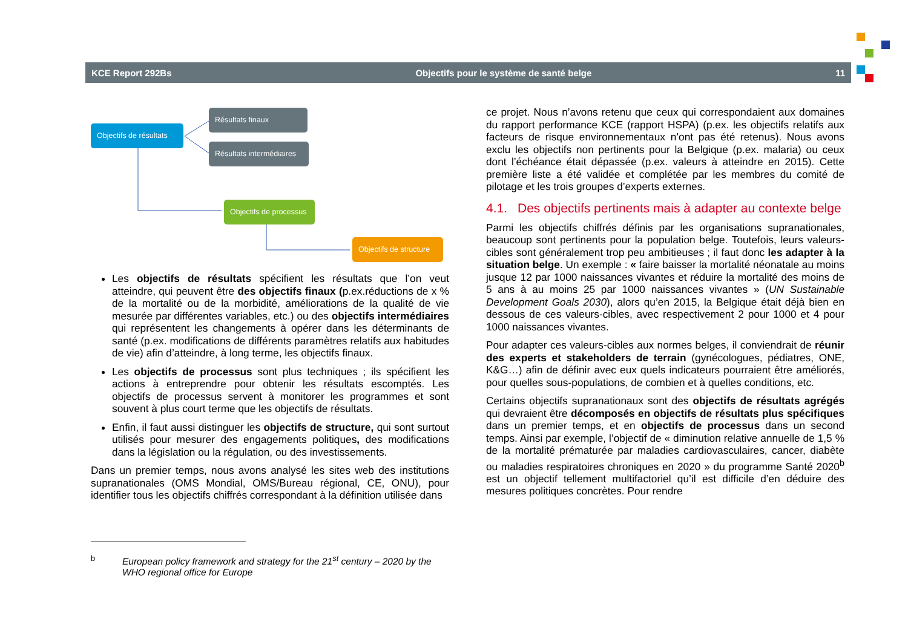KCE Report 292Bs Objectifs pour le système de santé belge 11
Objectifs de résultats
Résultats finaux
Résultats intermédiaires
Objectifs de processus
Objectifs de structure
Les objectifs de résultats spécifient les résultats que l’on veut atteindre, qui peuvent être des objectifs finaux (p.ex.réductions de x % de la mortalité ou de la morbidité, améliorations de la qualité de vie mesurée par différentes variables, etc.) ou des objectifs intermédiaires qui représentent les changements à opérer dans les déterminants de santé (p.ex. modifications de différents paramètres relatifs aux habitudes de vie) afin d’atteindre, à long terme, les objectifs finaux.
Les objectifs de processus sont plus techniques ; ils spécifient les actions à entreprendre pour obtenir les résultats escomptés. Les objectifs de processus servent à monitorer les programmes et sont souvent à plus court terme que les objectifs de résultats.
Enfin, il faut aussi distinguer les objectifs de structure, qui sont surtout utilisés pour mesurer des engagements politiques, des modifications dans la législation ou la régulation, ou des investissements.
Dans un premier temps, nous avons analysé les sites web des institutions supranationales (OMS Mondial, OMS/Bureau régional, CE, ONU), pour identifier tous les objectifs chiffrés correspondant à la définition utilisée dans
ce projet. Nous n’avons retenu que ceux qui correspondaient aux domaines du rapport performance KCE (rapport HSPA) (p.ex. les objectifs relatifs aux facteurs de risque environnementaux n’ont pas été retenus). Nous avons exclu les objectifs non pertinents pour la Belgique (p.ex. malaria) ou ceux dont l’échéance était dépassée (p.ex. valeurs à atteindre en 2015). Cette première liste a été validée et complétée par les membres du comité de pilotage et les trois groupes d’experts externes.
4.1. Des objectifs pertinents mais à adapter au contexte belge
Parmi les objectifs chiffrés définis par les organisations supranationales, beaucoup sont pertinents pour la population belge. Toutefois, leurs valeurs-cibles sont généralement trop peu ambitieuses ; il faut donc les adapter à la situation belge. Un exemple : « faire baisser la mortalité néonatale au moins jusque 12 par 1000 naissances vivantes et réduire la mortalité des moins de 5 ans à au moins 25 par 1000 naissances vivantes » (UN Sustainable Development Goals 2030), alors qu’en 2015, la Belgique était déjà bien en dessous de ces valeurs-cibles, avec respectivement 2 pour 1000 et 4 pour 1000 naissances vivantes.
Pour adapter ces valeurs-cibles aux normes belges, il conviendrait de réunir des experts et stakeholders de terrain (gynécologues, pédiatres, ONE, K&G…) afin de définir avec eux quels indicateurs pourraient être améliorés, pour quelles sous-populations, de combien et à quelles conditions, etc.
Certains objectifs supranationaux sont des objectifs de résultats agrégés qui devraient être décomposés en objectifs de résultats plus spécifiques dans un premier temps, et en objectifs de processus dans un second temps. Ainsi par exemple, l’objectif de « diminution relative annuelle de 1,5 % de la mortalité prématurée par maladies cardiovasculaires, cancer, diabète ou maladies respiratoires chroniques en 2020 » du programme Santé 2020<sup>b</sup> est un objectif tellement multifactoriel qu’il est difficile d’en déduire des mesures politiques concrètes. Pour rendre
<sup>b</sup> European policy framework and strategy for the 21<sup>st</sup> century – 2020 by the WHO regional office for Europe